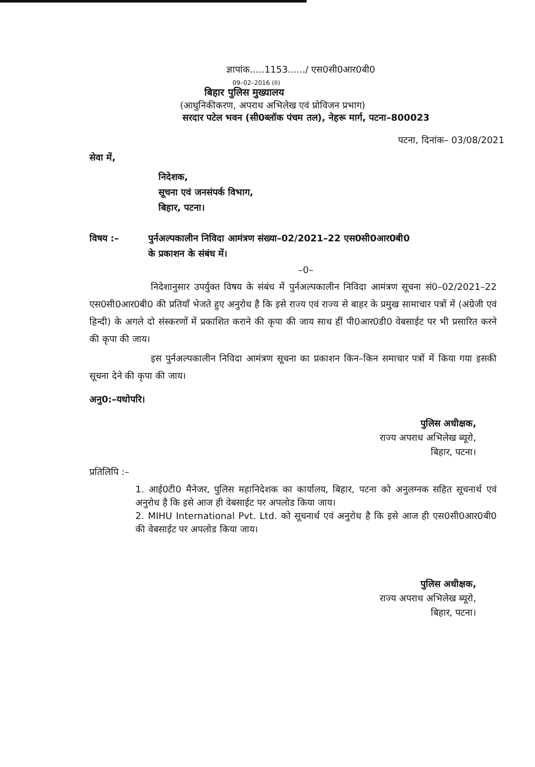ज्ञापांक.....1153....../ एस0सी0आर0बी0
09–02–2016 (II)
बिहार पुलिस मुख्यालय
(आधुनिकीकरण, अपराध अभिलेख एवं प्रोविजन प्रभाग)
सरदार पटेल भवन (सी0ब्लॉक पंचम तल), नेहरू मार्ग, पटना–800023
पटना, दिनांक– 03/08/2021
सेवा में,
निदेशक,
सूचना एवं जनसंपर्क विभाग,
बिहार, पटना।
विषय :– पुर्नअल्पकालीन निविदा आमंत्रण संख्या–02/2021–22 एस0सी0आर0बी0
के प्रकाशन के संबंध में।
–0–
निदेशानुसार उपर्युक्त विषय के संबंध में पुर्नअल्पकालीन निविदा आमंत्रण सूचना सं0–02/2021–22 एस0सी0आर0बी0 की प्रतियाँ भेजते हुए अनुरोध है कि इसे राज्य एवं राज्य से बाहर के प्रमुख सामाचार पत्रों में (अंग्रेजी एवं हिन्दी) के अगले दो संस्करणों में प्रकाशित कराने की कृपा की जाय साथ हीं पी0आर0डी0 वेबसाईट पर भी प्रसारित करने की कृपा की जाय।
इस पुर्नअल्पकालीन निविदा आमंत्रण सूचना का प्रकाशन किन–किन समाचार पत्रों में किया गया इसकी सूचना देने की कृपा की जाय।
अनु0:–यथोपरि।
पुलिस अधीक्षक,
राज्य अपराध अभिलेख ब्यूरो,
बिहार, पटना।
प्रतिलिपि :–
1. आई0टी0 मैनेजर, पुलिस महानिदेशक का कार्यालय, बिहार, पटना को अनुलग्नक सहित सूचनार्थ एवं अनुरोध है कि इसे आज ही वेबसाईट पर अपलोड किया जाय।
2. MIHU International Pvt. Ltd. को सूचनार्थ एवं अनुरोध है कि इसे आज ही एस0सी0आर0बी0 की वेबसाईट पर अपलोड किया जाय।
पुलिस अधीक्षक,
राज्य अपराध अभिलेख ब्यूरो,
बिहार, पटना।